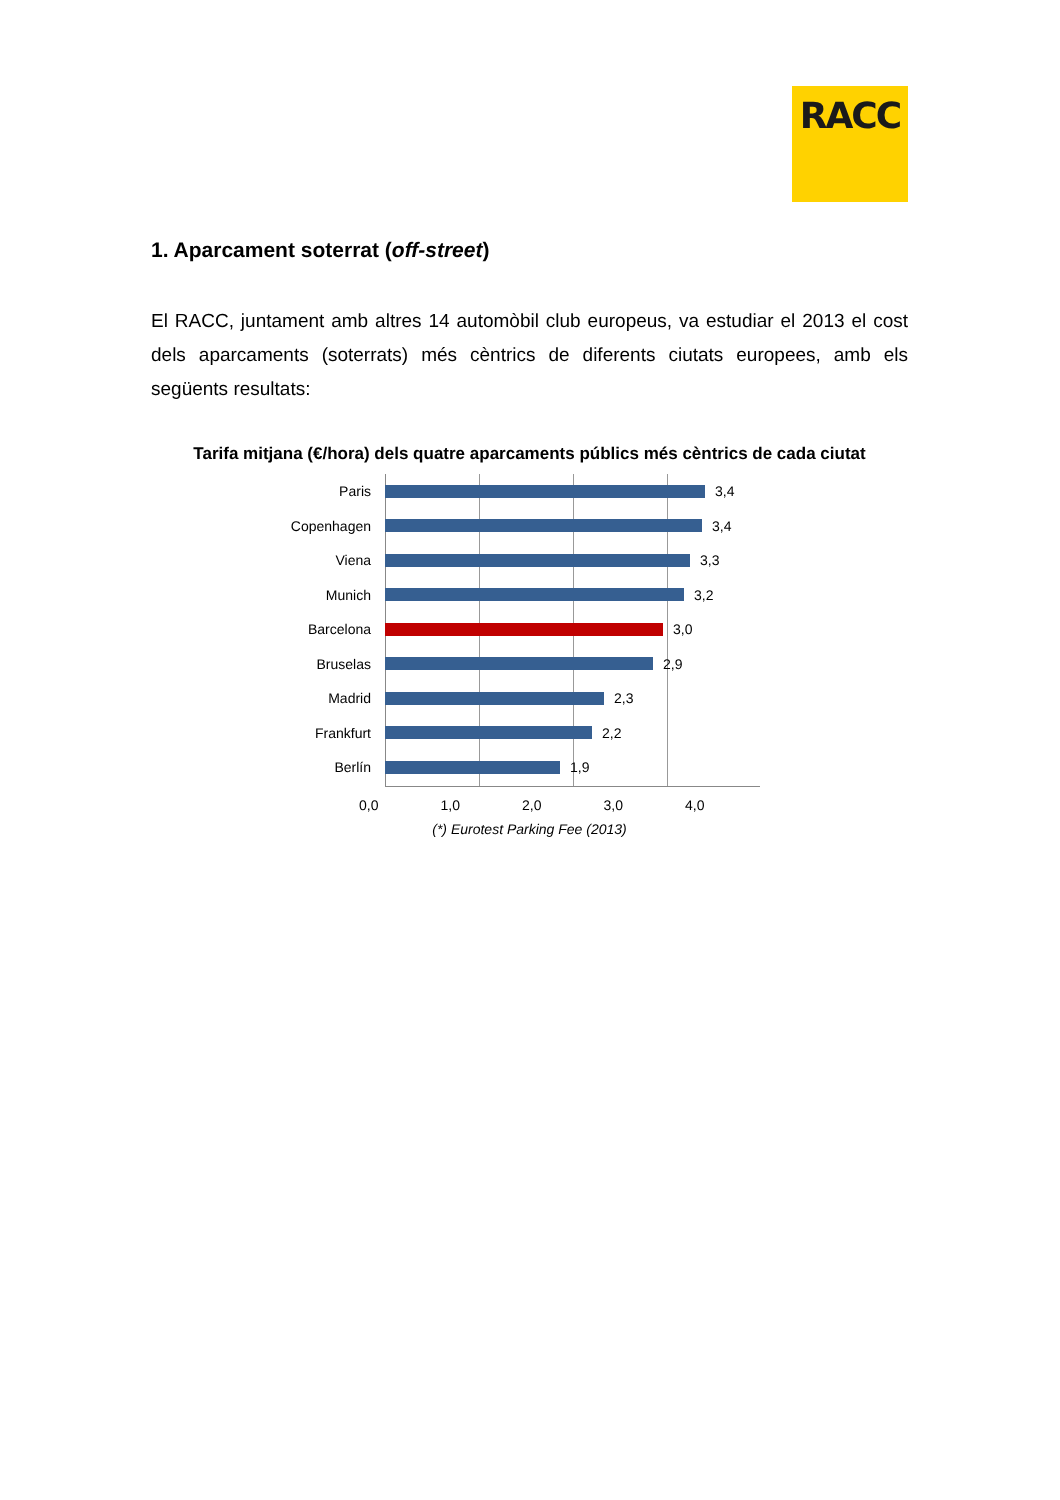RACC
1. Aparcament soterrat (off-street)
El RACC, juntament amb altres 14 automòbil club europeus, va estudiar el 2013 el cost dels aparcaments (soterrats) més cèntrics de diferents ciutats europees, amb els següents resultats:
Tarifa mitjana (€/hora) dels quatre aparcaments públics més cèntrics de cada ciutat
Paris 3,4
Copenhagen 3,4
Viena 3,3
Munich 3,2
Barcelona 3,0
Bruselas 2,9
Madrid 2,3
Frankfurt 2,2
Berlín 1,9
0,0 1,0 2,0 3,0 4,0
(*) Eurotest Parking Fee (2013)